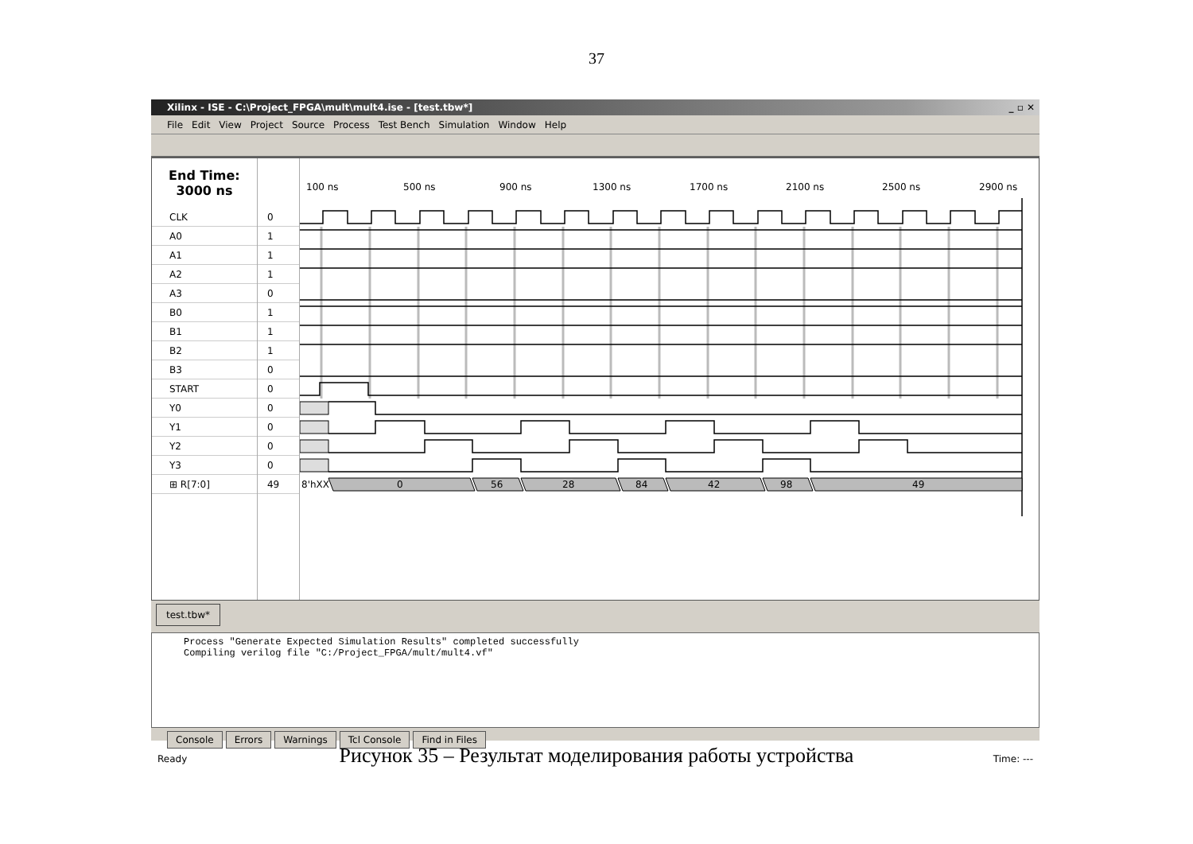37
Xilinx - ISE - C:\Project_FPGA\mult\mult4.ise - [test.tbw*] _ ▫ ✕
File Edit View Project Source Process Test Bench Simulation Window Help
End Time:
3000 ns
CLK
A0
A1
A2
A3
B0
B1
B2
B3
START
Y0
Y1
Y2
Y3
⊞ R[7:0]
0
1
1
1
0
1
1
1
0
0
0
0
0
0
49
100 ns
500 ns
900 ns
1300 ns
1700 ns
2100 ns
2500 ns
2900 ns
8'hXX
0
56
28
84
42
98
49
test.tbw*
Process "Generate Expected Simulation Results" completed successfully
Compiling verilog file "C:/Project_FPGA/mult/mult4.vf"
Console Errors Warnings Tcl Console Find in Files
Ready Time: ---
Рисунок 35 – Результат моделирования работы устройства